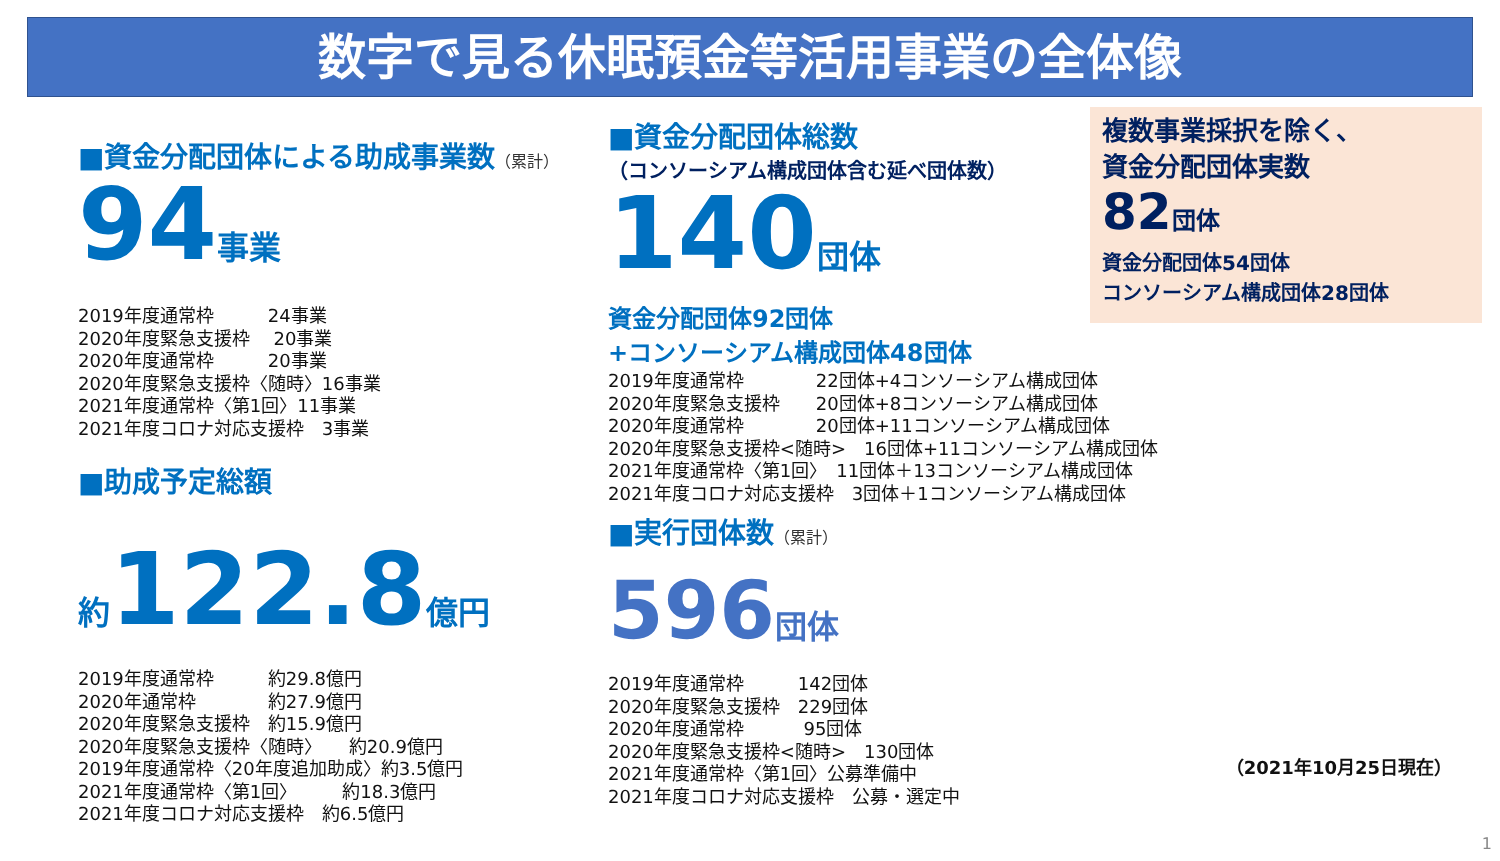数字で見る休眠預金等活用事業の全体像
■資金分配団体による助成事業数（累計）
94事業
2019年度通常枠　　　24事業 2020年度緊急支援枠　 20事業 2020年度通常枠　　　20事業 2020年度緊急支援枠〈随時〉16事業 2021年度通常枠〈第1回〉11事業 2021年度コロナ対応支援枠　3事業
■助成予定総額
約122.8億円
2019年度通常枠　　　約29.8億円 2020年通常枠　　　　約27.9億円 2020年度緊急支援枠　約15.9億円 2020年度緊急支援枠〈随時〉　　約20.9億円 2019年度通常枠〈20年度追加助成〉約3.5億円 2021年度通常枠〈第1回〉　　　約18.3億円 2021年度コロナ対応支援枠　約6.5億円
■資金分配団体総数
（コンソーシアム構成団体含む延べ団体数）
140団体
資金分配団体92団体
+コンソーシアム構成団体48団体
2019年度通常枠　　　　22団体+4コンソーシアム構成団体 2020年度緊急支援枠　　20団体+8コンソーシアム構成団体 2020年度通常枠　　　　20団体+11コンソーシアム構成団体 2020年度緊急支援枠<随時>　16団体+11コンソーシアム構成団体 2021年度通常枠〈第1回〉　11団体＋13コンソーシアム構成団体 2021年度コロナ対応支援枠　3団体＋1コンソーシアム構成団体
■実行団体数（累計）
596団体
2019年度通常枠　　　142団体 2020年度緊急支援枠　229団体 2020年度通常枠　　　 95団体 2020年度緊急支援枠<随時>　130団体 2021年度通常枠〈第1回〉公募準備中 2021年度コロナ対応支援枠　公募・選定中
複数事業採択を除く、
資金分配団体実数
82団体
資金分配団体54団体
コンソーシアム構成団体28団体
（2021年10月25日現在）
1